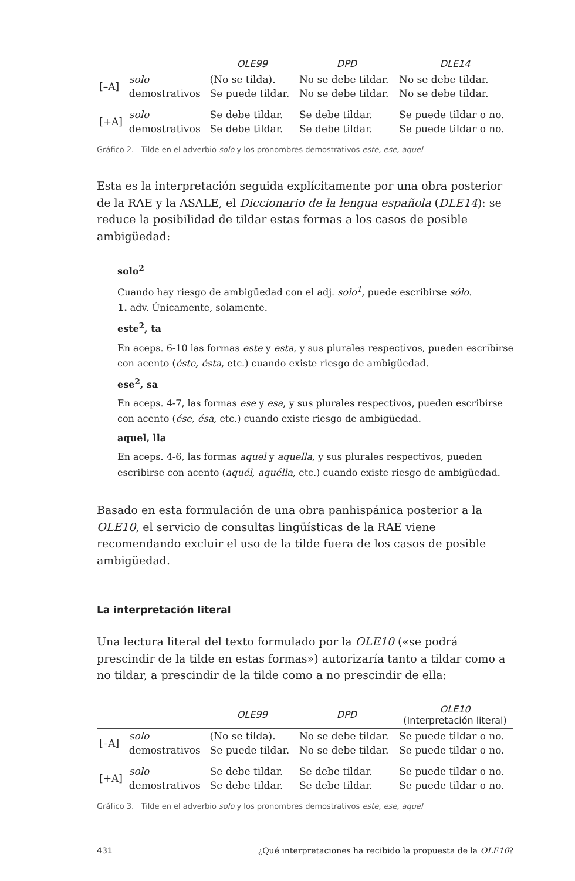| | | OLE99 | DPD | DLE14 |
| --- | --- | --- | --- | --- |
| [–A] | solo | (No se tilda). | No se debe tildar. | No se debe tildar. |
| | demostrativos | Se puede tildar. | No se debe tildar. | No se debe tildar. |
| [+A] | solo | Se debe tildar. | Se debe tildar. | Se puede tildar o no. |
| | demostrativos | Se debe tildar. | Se debe tildar. | Se puede tildar o no. |
Gráfico 2. Tilde en el adverbio solo y los pronombres demostrativos este, ese, aquel
Esta es la interpretación seguida explícitamente por una obra posterior de la RAE y la ASALE, el Diccionario de la lengua española (DLE14): se reduce la posibilidad de tildar estas formas a los casos de posible ambigüedad:
solo<sup>2</sup>
Cuando hay riesgo de ambigüedad con el adj. solo<sup>1</sup>, puede escribirse sólo.
1. adv. Únicamente, solamente.
este<sup>2</sup>, ta
En aceps. 6-10 las formas este y esta, y sus plurales respectivos, pueden escribirse con acento (éste, ésta, etc.) cuando existe riesgo de ambigüedad.
ese<sup>2</sup>, sa
En aceps. 4-7, las formas ese y esa, y sus plurales respectivos, pueden escribirse con acento (ése, ésa, etc.) cuando existe riesgo de ambigüedad.
aquel, lla
En aceps. 4-6, las formas aquel y aquella, y sus plurales respectivos, pueden escribirse con acento (aquél, aquélla, etc.) cuando existe riesgo de ambigüedad.
Basado en esta formulación de una obra panhispánica posterior a la OLE10, el servicio de consultas lingüísticas de la RAE viene recomendando excluir el uso de la tilde fuera de los casos de posible ambigüedad.
La interpretación literal
Una lectura literal del texto formulado por la OLE10 («se podrá prescindir de la tilde en estas formas») autorizaría tanto a tildar como a no tildar, a prescindir de la tilde como a no prescindir de ella:
| | | OLE99 | DPD | OLE10 (Interpretación literal) |
| --- | --- | --- | --- | --- |
| [–A] | solo | (No se tilda). | No se debe tildar. | Se puede tildar o no. |
| | demostrativos | Se puede tildar. | No se debe tildar. | Se puede tildar o no. |
| [+A] | solo | Se debe tildar. | Se debe tildar. | Se puede tildar o no. |
| | demostrativos | Se debe tildar. | Se debe tildar. | Se puede tildar o no. |
Gráfico 3. Tilde en el adverbio solo y los pronombres demostrativos este, ese, aquel
431 ¿Qué interpretaciones ha recibido la propuesta de la OLE10?